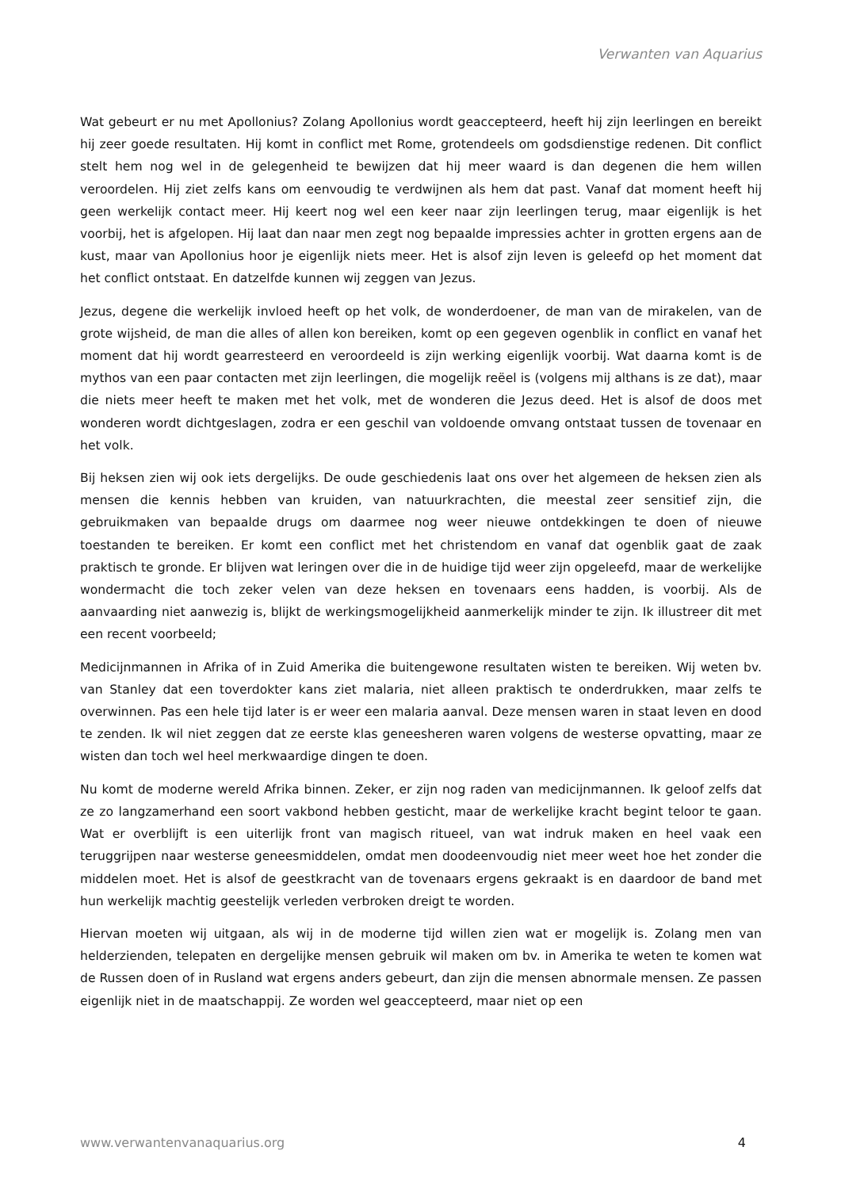Verwanten van Aquarius
Wat gebeurt er nu met Apollonius? Zolang Apollonius wordt geaccepteerd, heeft hij zijn leerlingen en bereikt hij zeer goede resultaten. Hij komt in conflict met Rome, grotendeels om godsdienstige redenen. Dit conflict stelt hem nog wel in de gelegenheid te bewijzen dat hij meer waard is dan degenen die hem willen veroordelen. Hij ziet zelfs kans om eenvoudig te verdwijnen als hem dat past. Vanaf dat moment heeft hij geen werkelijk contact meer. Hij keert nog wel een keer naar zijn leerlingen terug, maar eigenlijk is het voorbij, het is afgelopen. Hij laat dan naar men zegt nog bepaalde impressies achter in grotten ergens aan de kust, maar van Apollonius hoor je eigenlijk niets meer. Het is alsof zijn leven is geleefd op het moment dat het conflict ontstaat. En datzelfde kunnen wij zeggen van Jezus.
Jezus, degene die werkelijk invloed heeft op het volk, de wonderdoener, de man van de mirakelen, van de grote wijsheid, de man die alles of allen kon bereiken, komt op een gegeven ogenblik in conflict en vanaf het moment dat hij wordt gearresteerd en veroordeeld is zijn werking eigenlijk voorbij. Wat daarna komt is de mythos van een paar contacten met zijn leerlingen, die mogelijk reëel is (volgens mij althans is ze dat), maar die niets meer heeft te maken met het volk, met de wonderen die Jezus deed. Het is alsof de doos met wonderen wordt dichtgeslagen, zodra er een geschil van voldoende omvang ontstaat tussen de tovenaar en het volk.
Bij heksen zien wij ook iets dergelijks. De oude geschiedenis laat ons over het algemeen de heksen zien als mensen die kennis hebben van kruiden, van natuurkrachten, die meestal zeer sensitief zijn, die gebruikmaken van bepaalde drugs om daarmee nog weer nieuwe ontdekkingen te doen of nieuwe toestanden te bereiken. Er komt een conflict met het christendom en vanaf dat ogenblik gaat de zaak praktisch te gronde. Er blijven wat leringen over die in de huidige tijd weer zijn opgeleefd, maar de werkelijke wondermacht die toch zeker velen van deze heksen en tovenaars eens hadden, is voorbij. Als de aanvaarding niet aanwezig is, blijkt de werkingsmogelijkheid aanmerkelijk minder te zijn. Ik illustreer dit met een recent voorbeeld;
Medicijnmannen in Afrika of in Zuid Amerika die buitengewone resultaten wisten te bereiken. Wij weten bv. van Stanley dat een toverdokter kans ziet malaria, niet alleen praktisch te onderdrukken, maar zelfs te overwinnen. Pas een hele tijd later is er weer een malaria aanval. Deze mensen waren in staat leven en dood te zenden. Ik wil niet zeggen dat ze eerste klas geneesheren waren volgens de westerse opvatting, maar ze wisten dan toch wel heel merkwaardige dingen te doen.
Nu komt de moderne wereld Afrika binnen. Zeker, er zijn nog raden van medicijnmannen. Ik geloof zelfs dat ze zo langzamerhand een soort vakbond hebben gesticht, maar de werkelijke kracht begint teloor te gaan. Wat er overblijft is een uiterlijk front van magisch ritueel, van wat indruk maken en heel vaak een teruggrijpen naar westerse geneesmiddelen, omdat men doodeenvoudig niet meer weet hoe het zonder die middelen moet. Het is alsof de geestkracht van de tovenaars ergens gekraakt is en daardoor de band met hun werkelijk machtig geestelijk verleden verbroken dreigt te worden.
Hiervan moeten wij uitgaan, als wij in de moderne tijd willen zien wat er mogelijk is. Zolang men van helderzienden, telepaten en dergelijke mensen gebruik wil maken om bv. in Amerika te weten te komen wat de Russen doen of in Rusland wat ergens anders gebeurt, dan zijn die mensen abnormale mensen. Ze passen eigenlijk niet in de maatschappij. Ze worden wel geaccepteerd, maar niet op een
www.verwantenvanaquarius.org 4